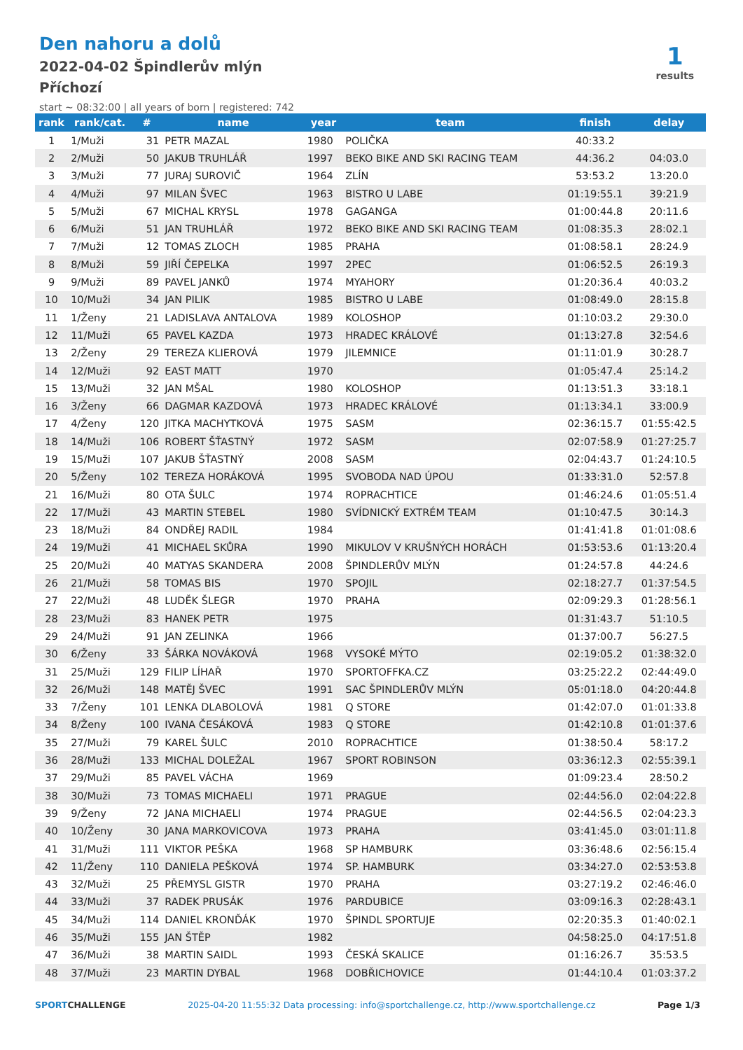Den nahoru a dolů
2022-04-02 Špindlerův mlýn
Příchozí
start ~ 08:32:00 | all years of born | registered: 742
1
results
| rank | rank/cat. | # | name | year | team | finish | delay |
| --- | --- | --- | --- | --- | --- | --- | --- |
| 1 | 1/Muži | 31 | PETR MAZAL | 1980 | POLIČKA | 40:33.2 | |
| 2 | 2/Muži | 50 | JAKUB TRUHLÁŘ | 1997 | BEKO BIKE AND SKI RACING TEAM | 44:36.2 | 04:03.0 |
| 3 | 3/Muži | 77 | JURAJ SUROVIČ | 1964 | ZLÍN | 53:53.2 | 13:20.0 |
| 4 | 4/Muži | 97 | MILAN ŠVEC | 1963 | BISTRO U LABE | 01:19:55.1 | 39:21.9 |
| 5 | 5/Muži | 67 | MICHAL KRYSL | 1978 | GAGANGA | 01:00:44.8 | 20:11.6 |
| 6 | 6/Muži | 51 | JAN TRUHLÁŘ | 1972 | BEKO BIKE AND SKI RACING TEAM | 01:08:35.3 | 28:02.1 |
| 7 | 7/Muži | 12 | TOMAS ZLOCH | 1985 | PRAHA | 01:08:58.1 | 28:24.9 |
| 8 | 8/Muži | 59 | JIŘÍ ČEPELKA | 1997 | 2PEC | 01:06:52.5 | 26:19.3 |
| 9 | 9/Muži | 89 | PAVEL JANKŮ | 1974 | MYAHORY | 01:20:36.4 | 40:03.2 |
| 10 | 10/Muži | 34 | JAN PILIK | 1985 | BISTRO U LABE | 01:08:49.0 | 28:15.8 |
| 11 | 1/Ženy | 21 | LADISLAVA ANTALOVA | 1989 | KOLOSHOP | 01:10:03.2 | 29:30.0 |
| 12 | 11/Muži | 65 | PAVEL KAZDA | 1973 | HRADEC KRÁLOVÉ | 01:13:27.8 | 32:54.6 |
| 13 | 2/Ženy | 29 | TEREZA KLIEROVÁ | 1979 | JILEMNICE | 01:11:01.9 | 30:28.7 |
| 14 | 12/Muži | 92 | EAST MATT | 1970 | | 01:05:47.4 | 25:14.2 |
| 15 | 13/Muži | 32 | JAN MŠAL | 1980 | KOLOSHOP | 01:13:51.3 | 33:18.1 |
| 16 | 3/Ženy | 66 | DAGMAR KAZDOVÁ | 1973 | HRADEC KRÁLOVÉ | 01:13:34.1 | 33:00.9 |
| 17 | 4/Ženy | 120 | JITKA MACHYTKOVÁ | 1975 | SASM | 02:36:15.7 | 01:55:42.5 |
| 18 | 14/Muži | 106 | ROBERT ŠŤASTNÝ | 1972 | SASM | 02:07:58.9 | 01:27:25.7 |
| 19 | 15/Muži | 107 | JAKUB ŠŤASTNÝ | 2008 | SASM | 02:04:43.7 | 01:24:10.5 |
| 20 | 5/Ženy | 102 | TEREZA HORÁKOVÁ | 1995 | SVOBODA NAD ÚPOU | 01:33:31.0 | 52:57.8 |
| 21 | 16/Muži | 80 | OTA ŠULC | 1974 | ROPRACHTICE | 01:46:24.6 | 01:05:51.4 |
| 22 | 17/Muži | 43 | MARTIN STEBEL | 1980 | SVÍDNICKÝ EXTRÉM TEAM | 01:10:47.5 | 30:14.3 |
| 23 | 18/Muži | 84 | ONDŘEJ RADIL | 1984 | | 01:41:41.8 | 01:01:08.6 |
| 24 | 19/Muži | 41 | MICHAEL SKŮRA | 1990 | MIKULOV V KRUŠNÝCH HORÁCH | 01:53:53.6 | 01:13:20.4 |
| 25 | 20/Muži | 40 | MATYAS SKANDERA | 2008 | ŠPINDLERŮV MLÝN | 01:24:57.8 | 44:24.6 |
| 26 | 21/Muži | 58 | TOMAS BIS | 1970 | SPOJIL | 02:18:27.7 | 01:37:54.5 |
| 27 | 22/Muži | 48 | LUDĚK ŠLEGR | 1970 | PRAHA | 02:09:29.3 | 01:28:56.1 |
| 28 | 23/Muži | 83 | HANEK PETR | 1975 | | 01:31:43.7 | 51:10.5 |
| 29 | 24/Muži | 91 | JAN ZELINKA | 1966 | | 01:37:00.7 | 56:27.5 |
| 30 | 6/Ženy | 33 | ŠÁRKA NOVÁKOVÁ | 1968 | VYSOKÉ MÝTO | 02:19:05.2 | 01:38:32.0 |
| 31 | 25/Muži | 129 | FILIP LÍHAŘ | 1970 | SPORTOFFKA.CZ | 03:25:22.2 | 02:44:49.0 |
| 32 | 26/Muži | 148 | MATĚJ ŠVEC | 1991 | SAC ŠPINDLERŮV MLÝN | 05:01:18.0 | 04:20:44.8 |
| 33 | 7/Ženy | 101 | LENKA DLABOLOVÁ | 1981 | Q STORE | 01:42:07.0 | 01:01:33.8 |
| 34 | 8/Ženy | 100 | IVANA ČESÁKOVÁ | 1983 | Q STORE | 01:42:10.8 | 01:01:37.6 |
| 35 | 27/Muži | 79 | KAREL ŠULC | 2010 | ROPRACHTICE | 01:38:50.4 | 58:17.2 |
| 36 | 28/Muži | 133 | MICHAL DOLEŽAL | 1967 | SPORT ROBINSON | 03:36:12.3 | 02:55:39.1 |
| 37 | 29/Muži | 85 | PAVEL VÁCHA | 1969 | | 01:09:23.4 | 28:50.2 |
| 38 | 30/Muži | 73 | TOMAS MICHAELI | 1971 | PRAGUE | 02:44:56.0 | 02:04:22.8 |
| 39 | 9/Ženy | 72 | JANA MICHAELI | 1974 | PRAGUE | 02:44:56.5 | 02:04:23.3 |
| 40 | 10/Ženy | 30 | JANA MARKOVICOVA | 1973 | PRAHA | 03:41:45.0 | 03:01:11.8 |
| 41 | 31/Muži | 111 | VIKTOR PEŠKA | 1968 | SP HAMBURK | 03:36:48.6 | 02:56:15.4 |
| 42 | 11/Ženy | 110 | DANIELA PEŠKOVÁ | 1974 | SP. HAMBURK | 03:34:27.0 | 02:53:53.8 |
| 43 | 32/Muži | 25 | PŘEMYSL GISTR | 1970 | PRAHA | 03:27:19.2 | 02:46:46.0 |
| 44 | 33/Muži | 37 | RADEK PRUSÁK | 1976 | PARDUBICE | 03:09:16.3 | 02:28:43.1 |
| 45 | 34/Muži | 114 | DANIEL KRONĎÁK | 1970 | ŠPINDL SPORTUJE | 02:20:35.3 | 01:40:02.1 |
| 46 | 35/Muži | 155 | JAN ŠTĚP | 1982 | | 04:58:25.0 | 04:17:51.8 |
| 47 | 36/Muži | 38 | MARTIN SAIDL | 1993 | ČESKÁ SKALICE | 01:16:26.7 | 35:53.5 |
| 48 | 37/Muži | 23 | MARTIN DYBAL | 1968 | DOBŘICHOVICE | 01:44:10.4 | 01:03:37.2 |
SPORTCHALLENGE 2025-04-20 11:55:32 Data processing: info@sportchallenge.cz, http://www.sportchallenge.cz Page 1/3